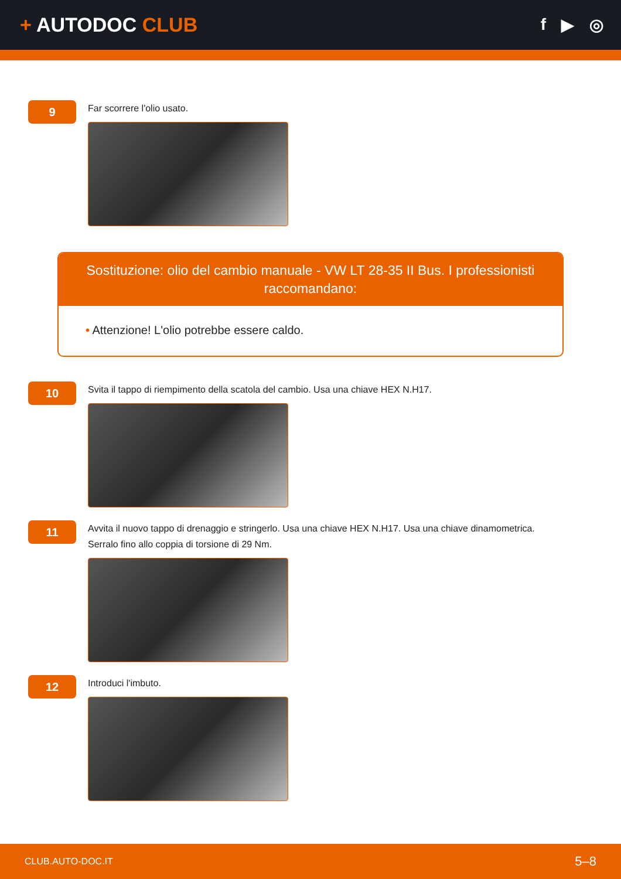+ AUTODOC CLUB
f ▶ ◎
9
Far scorrere l'olio usato.
Sostituzione: olio del cambio manuale - VW LT 28-35 II Bus. I professionisti raccomandano:
• Attenzione! L'olio potrebbe essere caldo.
10
Svita il tappo di riempimento della scatola del cambio. Usa una chiave HEX N.H17.
11
Avvita il nuovo tappo di drenaggio e stringerlo. Usa una chiave HEX N.H17. Usa una chiave dinamometrica.
Serralo fino allo coppia di torsione di 29 Nm.
12
Introduci l'imbuto.
CLUB.AUTO-DOC.IT 5–8